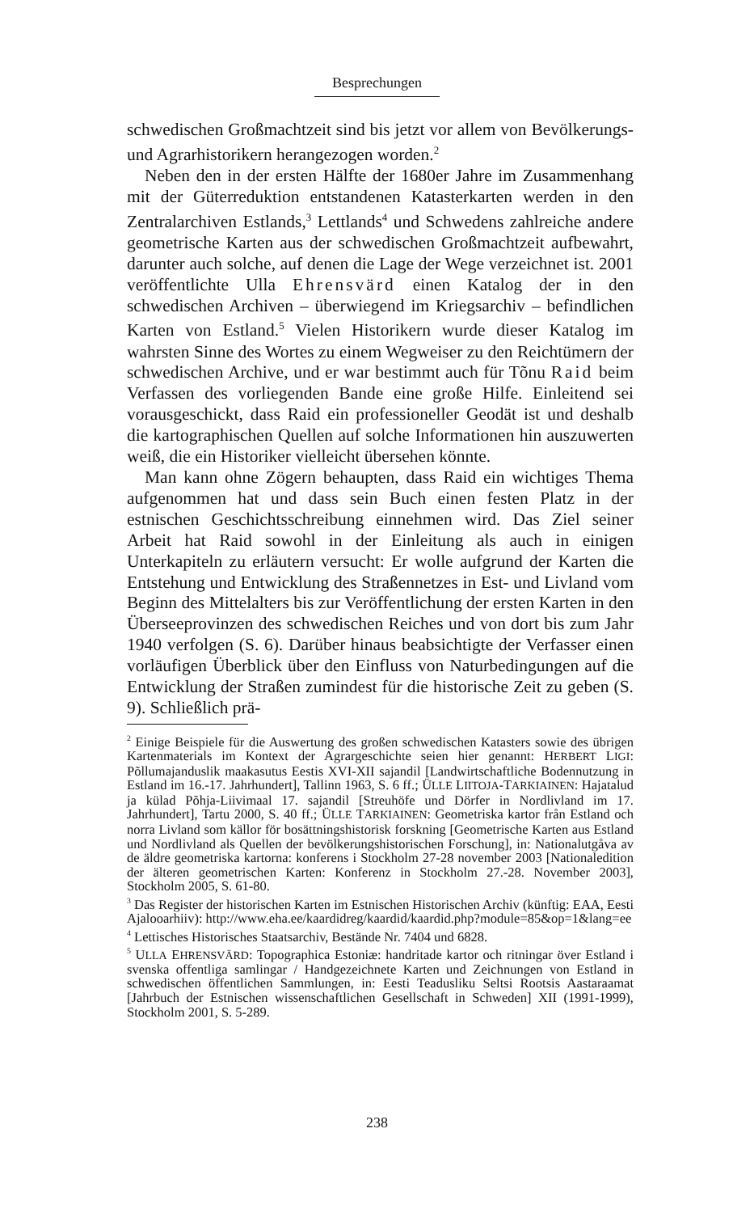Besprechungen
schwedischen Großmachtzeit sind bis jetzt vor allem von Bevölkerungs- und Agrarhistorikern herangezogen worden.<sup>2</sup>
Neben den in der ersten Hälfte der 1680er Jahre im Zusammenhang mit der Güterreduktion entstandenen Katasterkarten werden in den Zentralarchiven Estlands,<sup>3</sup> Lettlands<sup>4</sup> und Schwedens zahlreiche andere geometrische Karten aus der schwedischen Großmachtzeit aufbewahrt, darunter auch solche, auf denen die Lage der Wege verzeichnet ist. 2001 veröffentlichte Ulla Ehrensvärd einen Katalog der in den schwedischen Archiven – überwiegend im Kriegsarchiv – befindlichen Karten von Estland.<sup>5</sup> Vielen Historikern wurde dieser Katalog im wahrsten Sinne des Wortes zu einem Wegweiser zu den Reichtümern der schwedischen Archive, und er war bestimmt auch für Tõnu Raid beim Verfassen des vorliegenden Bande eine große Hilfe. Einleitend sei vorausgeschickt, dass Raid ein professioneller Geodät ist und deshalb die kartographischen Quellen auf solche Informationen hin auszuwerten weiß, die ein Historiker vielleicht übersehen könnte.
Man kann ohne Zögern behaupten, dass Raid ein wichtiges Thema aufgenommen hat und dass sein Buch einen festen Platz in der estnischen Geschichtsschreibung einnehmen wird. Das Ziel seiner Arbeit hat Raid sowohl in der Einleitung als auch in einigen Unterkapiteln zu erläutern versucht: Er wolle aufgrund der Karten die Entstehung und Entwicklung des Straßennetzes in Est- und Livland vom Beginn des Mittelalters bis zur Veröffentlichung der ersten Karten in den Überseeprovinzen des schwedischen Reiches und von dort bis zum Jahr 1940 verfolgen (S. 6). Darüber hinaus beabsichtigte der Verfasser einen vorläufigen Überblick über den Einfluss von Naturbedingungen auf die Entwicklung der Straßen zumindest für die historische Zeit zu geben (S. 9). Schließlich prä-
<sup>2</sup> Einige Beispiele für die Auswertung des großen schwedischen Katasters sowie des übrigen Kartenmaterials im Kontext der Agrargeschichte seien hier genannt: HERBERT LIGI: Põllumajanduslik maakasutus Eestis XVI-XII sajandil [Landwirtschaftliche Bodennutzung in Estland im 16.-17. Jahrhundert], Tallinn 1963, S. 6 ff.; ÜLLE LIITOJA-TARKIAINEN: Hajatalud ja külad Põhja-Liivimaal 17. sajandil [Streuhöfe und Dörfer in Nordlivland im 17. Jahrhundert], Tartu 2000, S. 40 ff.; ÜLLE TARKIAINEN: Geometriska kartor från Estland och norra Livland som källor för bosättningshistorisk forskning [Geometrische Karten aus Estland und Nordlivland als Quellen der bevölkerungshistorischen Forschung], in: Nationalutgåva av de äldre geometriska kartorna: konferens i Stockholm 27-28 november 2003 [Nationaledition der älteren geometrischen Karten: Konferenz in Stockholm 27.-28. November 2003], Stockholm 2005, S. 61-80.
<sup>3</sup> Das Register der historischen Karten im Estnischen Historischen Archiv (künftig: EAA, Eesti Ajalooarhiiv): http://www.eha.ee/kaardidreg/kaardid/kaardid.php?module=85&op=1&lang=ee
<sup>4</sup> Lettisches Historisches Staatsarchiv, Bestände Nr. 7404 und 6828.
<sup>5</sup> ULLA EHRENSVÄRD: Topographica Estoniæ: handritade kartor och ritningar över Estland i svenska offentliga samlingar / Handgezeichnete Karten und Zeichnungen von Estland in schwedischen öffentlichen Sammlungen, in: Eesti Teadusliku Seltsi Rootsis Aastaraamat [Jahrbuch der Estnischen wissenschaftlichen Gesellschaft in Schweden] XII (1991-1999), Stockholm 2001, S. 5-289.
238